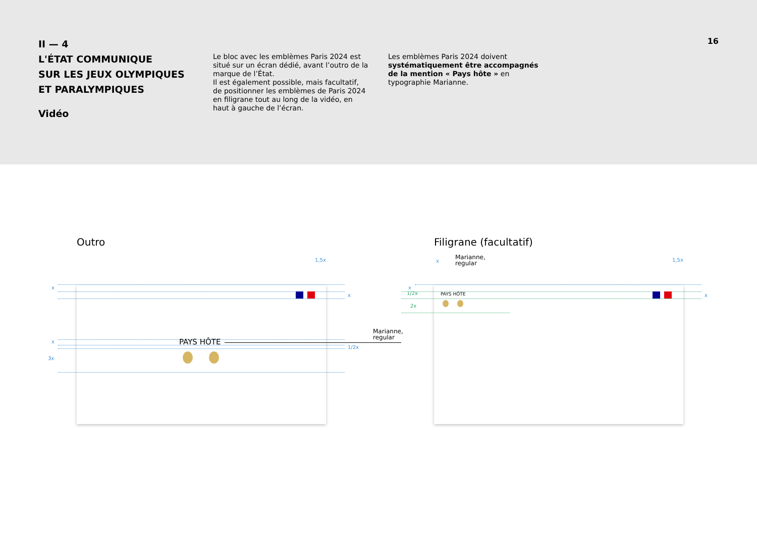II — 4
L'ÉTAT COMMUNIQUE
SUR LES JEUX OLYMPIQUES
ET PARALYMPIQUES
Vidéo
Le bloc avec les emblèmes Paris 2024 est situé sur un écran dédié, avant l’outro de la marque de l’État.
Il est également possible, mais facultatif, de positionner les emblèmes de Paris 2024 en filigrane tout au long de la vidéo, en haut à gauche de l’écran.
Les emblèmes Paris 2024 doivent systématiquement être accompagnés de la mention « Pays hôte » en typographie Marianne.
16
Outro Filigrane (facultatif)
1,5x
x
x
x
3x
1/2x
PAYS HÔTE
Marianne,
regular
x 1,5x
x
1/2x
2x
x
PAYS HÔTE
Marianne,
regular